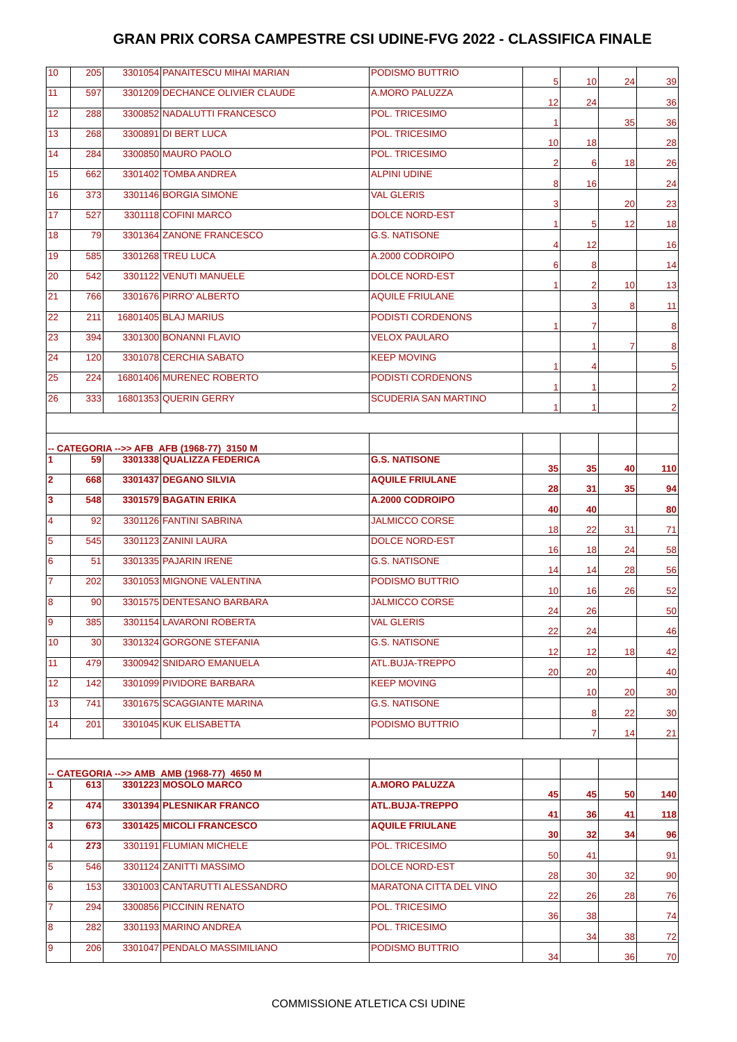GRAN PRIX CORSA CAMPESTRE CSI UDINE-FVG 2022 - CLASSIFICA FINALE
| 10 | 205 | 3301054 | PANAITESCU MIHAI MARIAN | PODISMO BUTTRIO | 5 | 10 | 24 | 39 |
| 11 | 597 | 3301209 | DECHANCE OLIVIER CLAUDE | A.MORO PALUZZA | 12 | 24 | | 36 |
| 12 | 288 | 3300852 | NADALUTTI FRANCESCO | POL. TRICESIMO | 1 | | 35 | 36 |
| 13 | 268 | 3300891 | DI BERT LUCA | POL. TRICESIMO | 10 | 18 | | 28 |
| 14 | 284 | 3300850 | MAURO PAOLO | POL. TRICESIMO | 2 | 6 | 18 | 26 |
| 15 | 662 | 3301402 | TOMBA ANDREA | ALPINI UDINE | 8 | 16 | | 24 |
| 16 | 373 | 3301146 | BORGIA SIMONE | VAL GLERIS | 3 | | 20 | 23 |
| 17 | 527 | 3301118 | COFINI MARCO | DOLCE NORD-EST | 1 | 5 | 12 | 18 |
| 18 | 79 | 3301364 | ZANONE FRANCESCO | G.S. NATISONE | 4 | 12 | | 16 |
| 19 | 585 | 3301268 | TREU LUCA | A.2000 CODROIPO | 6 | 8 | | 14 |
| 20 | 542 | 3301122 | VENUTI MANUELE | DOLCE NORD-EST | 1 | 2 | 10 | 13 |
| 21 | 766 | 3301676 | PIRRO' ALBERTO | AQUILE FRIULANE | | 3 | 8 | 11 |
| 22 | 211 | 16801405 | BLAJ MARIUS | PODISTI CORDENONS | 1 | 7 | | 8 |
| 23 | 394 | 3301300 | BONANNI FLAVIO | VELOX PAULARO | | 1 | 7 | 8 |
| 24 | 120 | 3301078 | CERCHIA SABATO | KEEP MOVING | 1 | 4 | | 5 |
| 25 | 224 | 16801406 | MURENEC ROBERTO | PODISTI CORDENONS | 1 | 1 | | 2 |
| 26 | 333 | 16801353 | QUERIN GERRY | SCUDERIA SAN MARTINO | 1 | 1 | | 2 |
| -- CATEGORIA -->> AFB AFB (1968-77) 3150 M | | | | | | | | |
| 1 | 59 | 3301338 | QUALIZZA FEDERICA | G.S. NATISONE | 35 | 35 | 40 | 110 |
| 2 | 668 | 3301437 | DEGANO SILVIA | AQUILE FRIULANE | 28 | 31 | 35 | 94 |
| 3 | 548 | 3301579 | BAGATIN ERIKA | A.2000 CODROIPO | 40 | 40 | | 80 |
| 4 | 92 | 3301126 | FANTINI SABRINA | JALMICCO CORSE | 18 | 22 | 31 | 71 |
| 5 | 545 | 3301123 | ZANINI LAURA | DOLCE NORD-EST | 16 | 18 | 24 | 58 |
| 6 | 51 | 3301335 | PAJARIN IRENE | G.S. NATISONE | 14 | 14 | 28 | 56 |
| 7 | 202 | 3301053 | MIGNONE VALENTINA | PODISMO BUTTRIO | 10 | 16 | 26 | 52 |
| 8 | 90 | 3301575 | DENTESANO BARBARA | JALMICCO CORSE | 24 | 26 | | 50 |
| 9 | 385 | 3301154 | LAVARONI ROBERTA | VAL GLERIS | 22 | 24 | | 46 |
| 10 | 30 | 3301324 | GORGONE STEFANIA | G.S. NATISONE | 12 | 12 | 18 | 42 |
| 11 | 479 | 3300942 | SNIDARO EMANUELA | ATL.BUJA-TREPPO | 20 | 20 | | 40 |
| 12 | 142 | 3301099 | PIVIDORE BARBARA | KEEP MOVING | | 10 | 20 | 30 |
| 13 | 741 | 3301675 | SCAGGIANTE MARINA | G.S. NATISONE | | 8 | 22 | 30 |
| 14 | 201 | 3301045 | KUK ELISABETTA | PODISMO BUTTRIO | | 7 | 14 | 21 |
| -- CATEGORIA -->> AMB AMB (1968-77) 4650 M | | | | | | | | |
| 1 | 613 | 3301223 | MOSOLO MARCO | A.MORO PALUZZA | 45 | 45 | 50 | 140 |
| 2 | 474 | 3301394 | PLESNIKAR FRANCO | ATL.BUJA-TREPPO | 41 | 36 | 41 | 118 |
| 3 | 673 | 3301425 | MICOLI FRANCESCO | AQUILE FRIULANE | 30 | 32 | 34 | 96 |
| 4 | 273 | 3301191 | FLUMIAN MICHELE | POL. TRICESIMO | 50 | 41 | | 91 |
| 5 | 546 | 3301124 | ZANITTI MASSIMO | DOLCE NORD-EST | 28 | 30 | 32 | 90 |
| 6 | 153 | 3301003 | CANTARUTTI ALESSANDRO | MARATONA CITTA DEL VINO | 22 | 26 | 28 | 76 |
| 7 | 294 | 3300856 | PICCININ RENATO | POL. TRICESIMO | 36 | 38 | | 74 |
| 8 | 282 | 3301193 | MARINO ANDREA | POL. TRICESIMO | | 34 | 38 | 72 |
| 9 | 206 | 3301047 | PENDALO MASSIMILIANO | PODISMO BUTTRIO | 34 | | 36 | 70 |
COMMISSIONE ATLETICA CSI UDINE